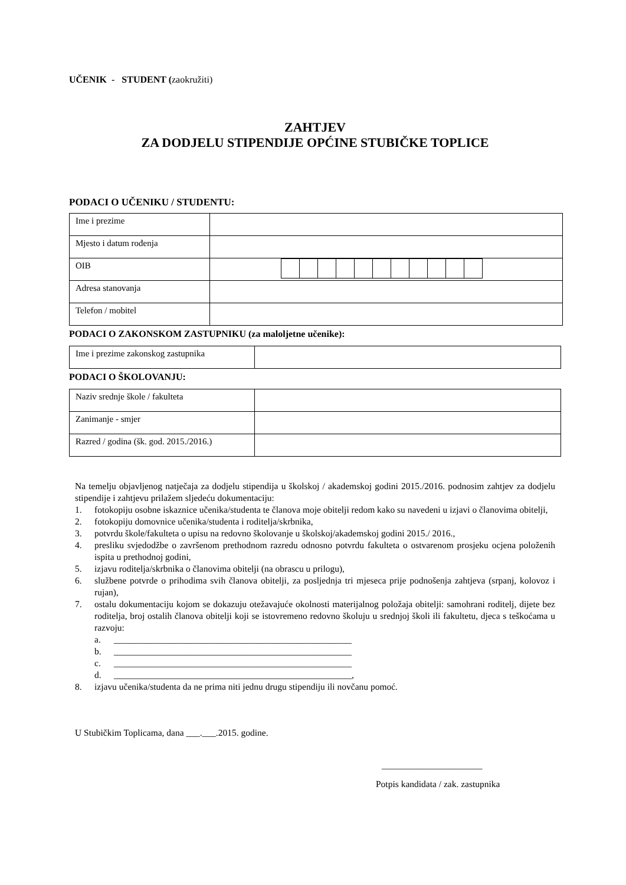UČENIK - STUDENT (zaokružiti)
ZAHTJEV
ZA DODJELU STIPENDIJE OPĆINE STUBIČKE TOPLICE
PODACI O UČENIKU / STUDENTU:
| Ime i prezime | |
| Mjesto i datum rođenja | |
| OIB | |
| Adresa stanovanja | |
| Telefon / mobitel | |
PODACI O ZAKONSKOM ZASTUPNIKU (za maloljetne učenike):
| Ime i prezime zakonskog zastupnika | |
PODACI O ŠKOLOVANJU:
| Naziv srednje škole / fakulteta | |
| Zanimanje - smjer | |
| Razred / godina (šk. god. 2015./2016.) | |
Na temelju objavljenog natječaja za dodjelu stipendija u školskoj / akademskoj godini 2015./2016. podnosim zahtjev za dodjelu stipendije i zahtjevu prilažem sljedeću dokumentaciju:
1. fotokopiju osobne iskaznice učenika/studenta te članova moje obitelji redom kako su navedeni u izjavi o članovima obitelji,
2. fotokopiju domovnice učenika/studenta i roditelja/skrbnika,
3. potvrdu škole/fakulteta o upisu na redovno školovanje u školskoj/akademskoj godini 2015./ 2016.,
4. presliku svjedodžbe o završenom prethodnom razredu odnosno potvrdu fakulteta o ostvarenom prosjeku ocjena položenih ispita u prethodnoj godini,
5. izjavu roditelja/skrbnika o članovima obitelji (na obrascu u prilogu),
6. službene potvrde o prihodima svih članova obitelji, za posljednja tri mjeseca prije podnošenja zahtjeva (srpanj, kolovoz i rujan),
7. ostalu dokumentaciju kojom se dokazuju otežavajuće okolnosti materijalnog položaja obitelji: samohrani roditelj, dijete bez roditelja, broj ostalih članova obitelji koji se istovremeno redovno školuju u srednjoj školi ili fakultetu, djeca s teškoćama u razvoju:
a. ____________________________________________________
b. ____________________________________________________
c. ____________________________________________________
d. ____________________________________________________,
8. izjavu učenika/studenta da ne prima niti jednu drugu stipendiju ili novčanu pomoć.
U Stubičkim Toplicama, dana ___.___.2015. godine.
______________________
Potpis kandidata / zak. zastupnika